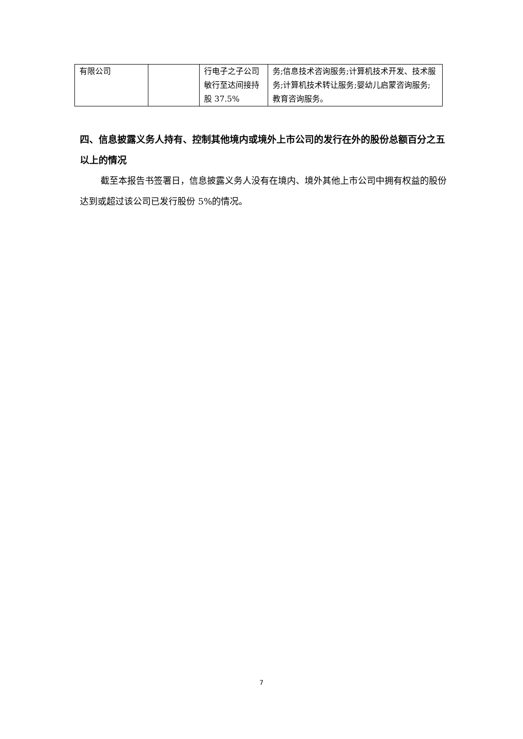| 有限公司 | | 行电子之子公司敏行至达间接持股 37.5% | 务;信息技术咨询服务;计算机技术开发、技术服务;计算机技术转让服务;婴幼儿启蒙咨询服务;教育咨询服务。 |
四、信息披露义务人持有、控制其他境内或境外上市公司的发行在外的股份总额百分之五以上的情况
截至本报告书签署日，信息披露义务人没有在境内、境外其他上市公司中拥有权益的股份达到或超过该公司已发行股份 5%的情况。
7